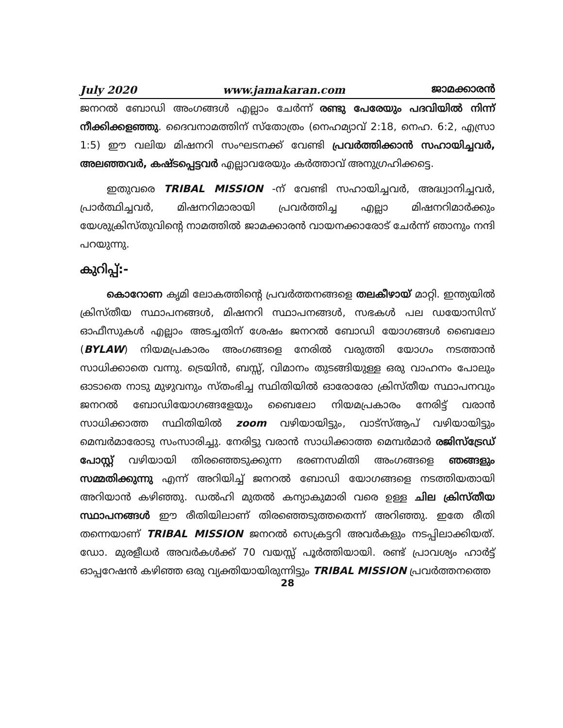July 2020 www.jamakaran.com ജാമക്കാരൻ
ജനറൽ ബോഡി അംഗങ്ങൾ എല്ലാം ചേർന്ന് രണ്ടു പേരേയും പദവിയിൽ നിന്ന് നീക്കിക്കളഞ്ഞു. ദൈവനാമത്തിന് സ്തോത്രം (നെഹമ്യാവ് 2:18, നെഹ. 6:2, എസ്രാ 1:5) ഈ വലിയ മിഷനറി സംഘടനക്ക് വേണ്ടി പ്രവർത്തിക്കാൻ സഹായിച്ചവർ, അലഞ്ഞവർ, കഷ്ടപ്പെട്ടവർ എല്ലാവരേയും കർത്താവ് അനുഗ്രഹിക്കട്ടെ.
ഇതുവരെ TRIBAL MISSION -ന് വേണ്ടി സഹായിച്ചവർ, അദ്ധ്വാനിച്ചവർ, പ്രാർത്ഥിച്ചവർ, മിഷനറിമാരായി പ്രവർത്തിച്ച എല്ലാ മിഷനറിമാർക്കും യേശുക്രിസ്തുവിന്റെ നാമത്തിൽ ജാമക്കാരൻ വായനക്കാരോട് ചേർന്ന് ഞാനും നന്ദി പറയുന്നു.
കുറിപ്പ്:-
കൊറോണ കൃമി ലോകത്തിന്റെ പ്രവർത്തനങ്ങളെ തലകീഴായ് മാറ്റി. ഇന്ത്യയിൽ ക്രിസ്തീയ സ്ഥാപനങ്ങൾ, മിഷനറി സ്ഥാപനങ്ങൾ, സഭകൾ പല ഡയോസിസ് ഓഫീസുകൾ എല്ലാം അടച്ചതിന് ശേഷം ജനറൽ ബോഡി യോഗങ്ങൾ ബൈലോ (BYLAW) നിയമപ്രകാരം അംഗങ്ങളെ നേരിൽ വരുത്തി യോഗം നടത്താൻ സാധിക്കാതെ വന്നു. ട്രെയിൻ, ബസ്സ്, വിമാനം തുടങ്ങിയുള്ള ഒരു വാഹനം പോലും ഓടാതെ നാടു മുഴുവനും സ്തംഭിച്ച സ്ഥിതിയിൽ ഓരോരോ ക്രിസ്തീയ സ്ഥാപനവും ജനറൽ ബോഡിയോഗങ്ങളേയും ബൈലോ നിയമപ്രകാരം നേരിട്ട് വരാൻ സാധിക്കാത്ത സ്ഥിതിയിൽ zoom വഴിയായിട്ടും, വാട്സ്ആപ് വഴിയായിട്ടും മെമ്പർമാരോടു സംസാരിച്ചു. നേരിട്ടു വരാൻ സാധിക്കാത്ത മെമ്പർമാർ രജിസ്ട്രേഡ് പോസ്റ്റ് വഴിയായി തിരഞ്ഞെടുക്കുന്ന ഭരണസമിതി അംഗങ്ങളെ ഞങ്ങളും സമ്മതിക്കുന്നു എന്ന് അറിയിച്ച് ജനറൽ ബോഡി യോഗങ്ങളെ നടത്തിയതായി അറിയാൻ കഴിഞ്ഞു. ഡൽഹി മുതൽ കന്യാകുമാരി വരെ ഉള്ള ചില ക്രിസ്തീയ സ്ഥാപനങ്ങൾ ഈ രീതിയിലാണ് തിരഞ്ഞെടുത്തതെന്ന് അറിഞ്ഞു. ഇതേ രീതി തന്നെയാണ് TRIBAL MISSION ജനറൽ സെക്രട്ടറി അവർകളും നടപ്പിലാക്കിയത്. ഡോ. മുരളീധർ അവർകൾക്ക് 70 വയസ്സ് പൂർത്തിയായി. രണ്ട് പ്രാവശ്യം ഹാർട്ട് ഓപ്പറേഷൻ കഴിഞ്ഞ ഒരു വ്യക്തിയായിരുന്നിട്ടും TRIBAL MISSION പ്രവർത്തനത്തെ
28